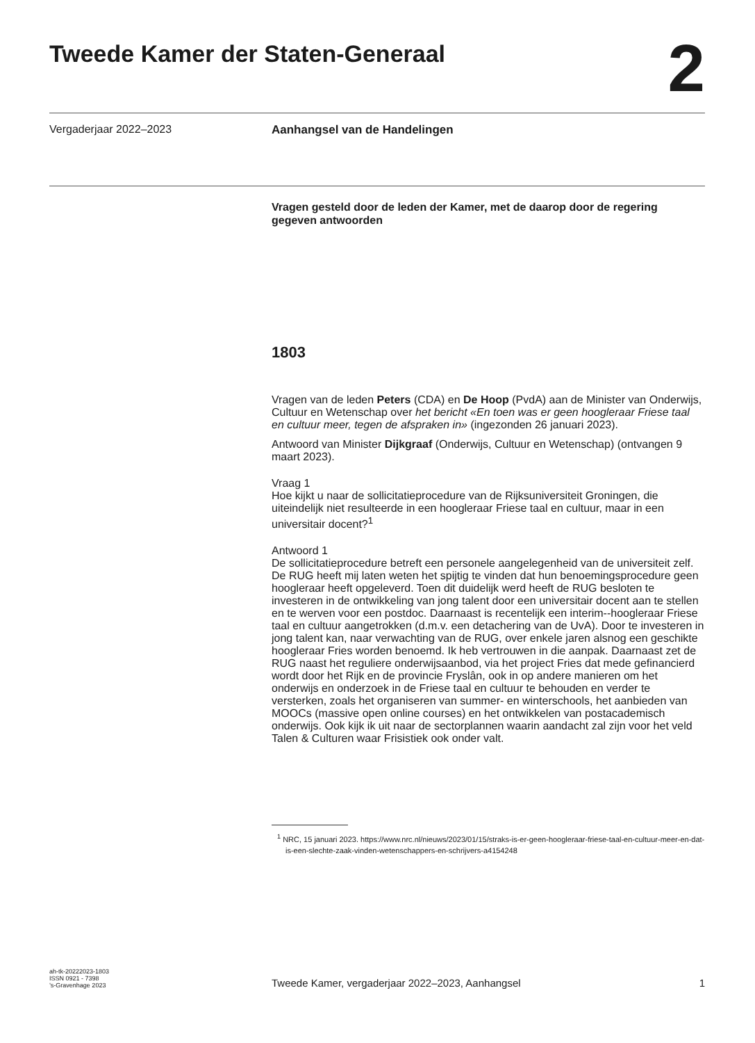Tweede Kamer der Staten-Generaal
2
Vergaderjaar 2022–2023 Aanhangsel van de Handelingen
Vragen gesteld door de leden der Kamer, met de daarop door de regering gegeven antwoorden
1803
Vragen van de leden Peters (CDA) en De Hoop (PvdA) aan de Minister van Onderwijs, Cultuur en Wetenschap over het bericht «En toen was er geen hoogleraar Friese taal en cultuur meer, tegen de afspraken in» (ingezonden 26 januari 2023).
Antwoord van Minister Dijkgraaf (Onderwijs, Cultuur en Wetenschap) (ontvangen 9 maart 2023).
Vraag 1
Hoe kijkt u naar de sollicitatieprocedure van de Rijksuniversiteit Groningen, die uiteindelijk niet resulteerde in een hoogleraar Friese taal en cultuur, maar in een universitair docent?<sup>1</sup>
Antwoord 1
De sollicitatieprocedure betreft een personele aangelegenheid van de universiteit zelf. De RUG heeft mij laten weten het spijtig te vinden dat hun benoemingsprocedure geen hoogleraar heeft opgeleverd. Toen dit duidelijk werd heeft de RUG besloten te investeren in de ontwikkeling van jong talent door een universitair docent aan te stellen en te werven voor een postdoc. Daarnaast is recentelijk een interim--hoogleraar Friese taal en cultuur aangetrokken (d.m.v. een detachering van de UvA). Door te investeren in jong talent kan, naar verwachting van de RUG, over enkele jaren alsnog een geschikte hoogleraar Fries worden benoemd. Ik heb vertrouwen in die aanpak. Daarnaast zet de RUG naast het reguliere onderwijsaanbod, via het project Fries dat mede gefinancierd wordt door het Rijk en de provincie Fryslân, ook in op andere manieren om het onderwijs en onderzoek in de Friese taal en cultuur te behouden en verder te versterken, zoals het organiseren van summer- en winterschools, het aanbieden van MOOCs (massive open online courses) en het ontwikkelen van postacademisch onderwijs. Ook kijk ik uit naar de sectorplannen waarin aandacht zal zijn voor het veld Talen & Culturen waar Frisistiek ook onder valt.
<sup>1</sup> NRC, 15 januari 2023. https://www.nrc.nl/nieuws/2023/01/15/straks-is-er-geen-hoogleraar-friese-taal-en-cultuur-meer-en-dat-is-een-slechte-zaak-vinden-wetenschappers-en-schrijvers-a4154248
ah-tk-20222023-1803
ISSN 0921 - 7398
’s-Gravenhage 2023
Tweede Kamer, vergaderjaar 2022–2023, Aanhangsel
1